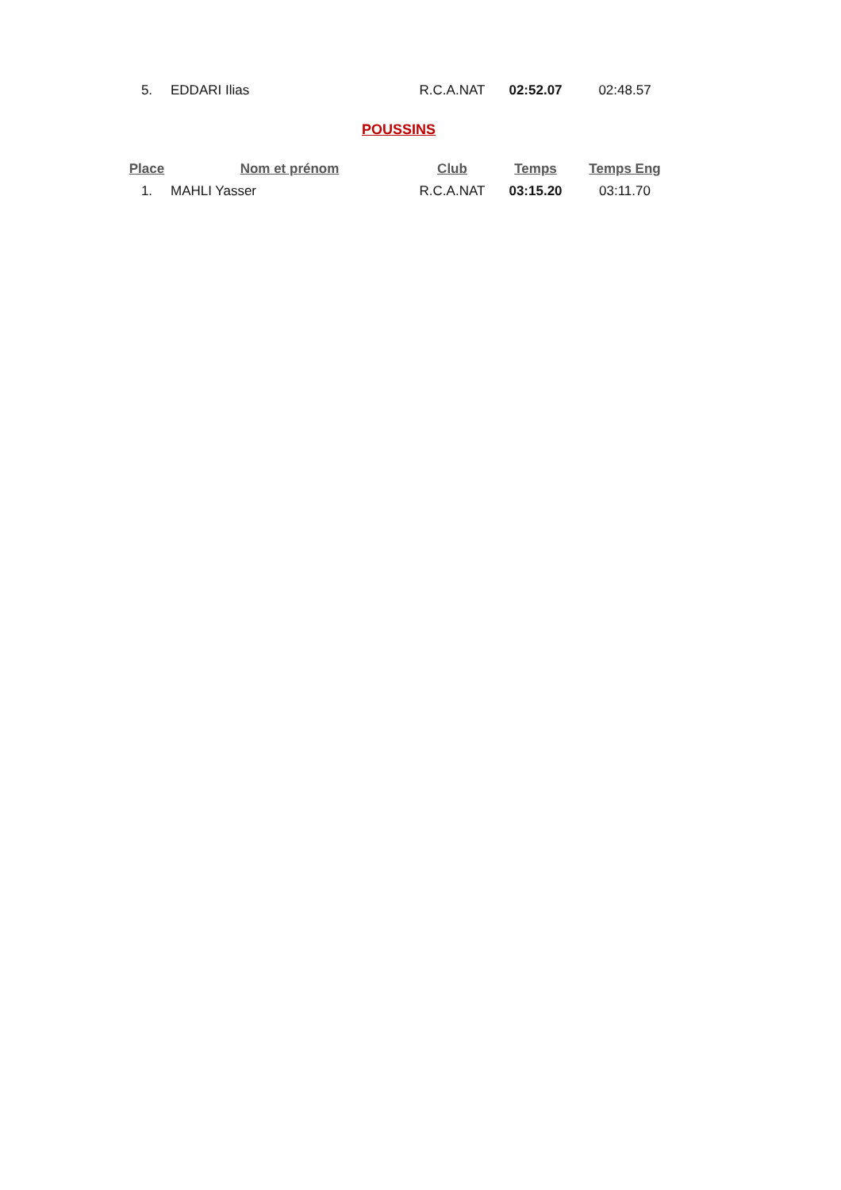| 5. | EDDARI Ilias | R.C.A.NAT | 02:52.07 | 02:48.57 |
POUSSINS
| Place | Nom et prénom | Club | Temps | Temps Eng |
| --- | --- | --- | --- | --- |
| 1. | MAHLI Yasser | R.C.A.NAT | 03:15.20 | 03:11.70 |